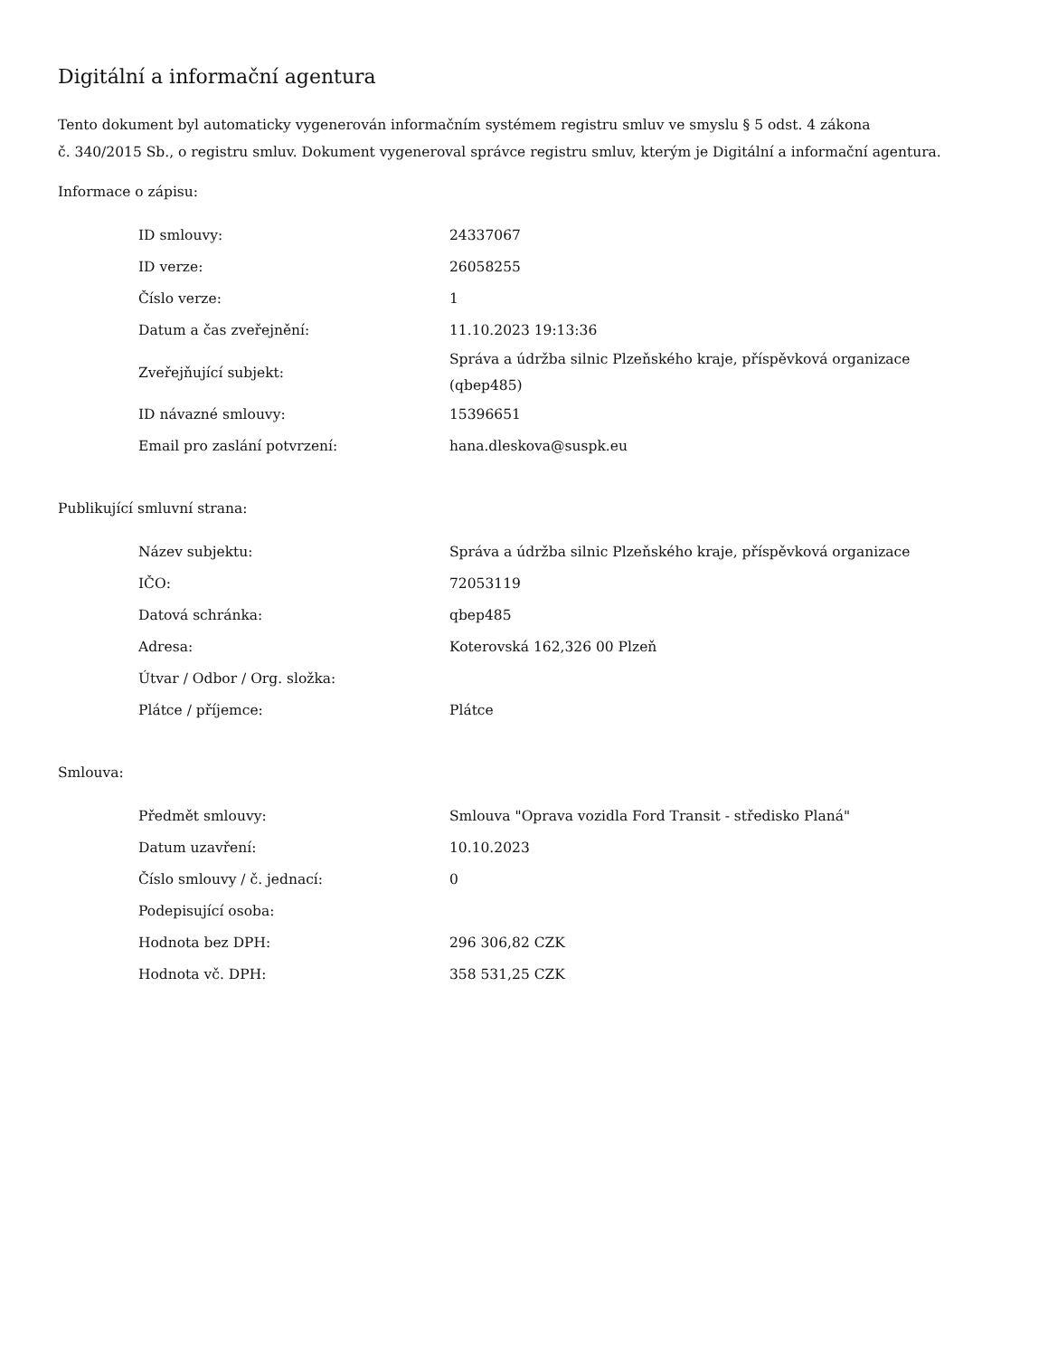Digitální a informační agentura
Tento dokument byl automaticky vygenerován informačním systémem registru smluv ve smyslu § 5 odst. 4 zákona
č. 340/2015 Sb., o registru smluv. Dokument vygeneroval správce registru smluv, kterým je Digitální a informační agentura.
Informace o zápisu:
| ID smlouvy: | 24337067 |
| ID verze: | 26058255 |
| Číslo verze: | 1 |
| Datum a čas zveřejnění: | 11.10.2023 19:13:36 |
| Zveřejňující subjekt: | Správa a údržba silnic Plzeňského kraje, příspěvková organizace (qbep485) |
| ID návazné smlouvy: | 15396651 |
| Email pro zaslání potvrzení: | hana.dleskova@suspk.eu |
Publikující smluvní strana:
| Název subjektu: | Správa a údržba silnic Plzeňského kraje, příspěvková organizace |
| IČO: | 72053119 |
| Datová schránka: | qbep485 |
| Adresa: | Koterovská 162,326 00 Plzeň |
| Útvar / Odbor / Org. složka: | |
| Plátce / příjemce: | Plátce |
Smlouva:
| Předmět smlouvy: | Smlouva "Oprava vozidla Ford Transit - středisko Planá" |
| Datum uzavření: | 10.10.2023 |
| Číslo smlouvy / č. jednací: | 0 |
| Podepisující osoba: | |
| Hodnota bez DPH: | 296 306,82 CZK |
| Hodnota vč. DPH: | 358 531,25 CZK |